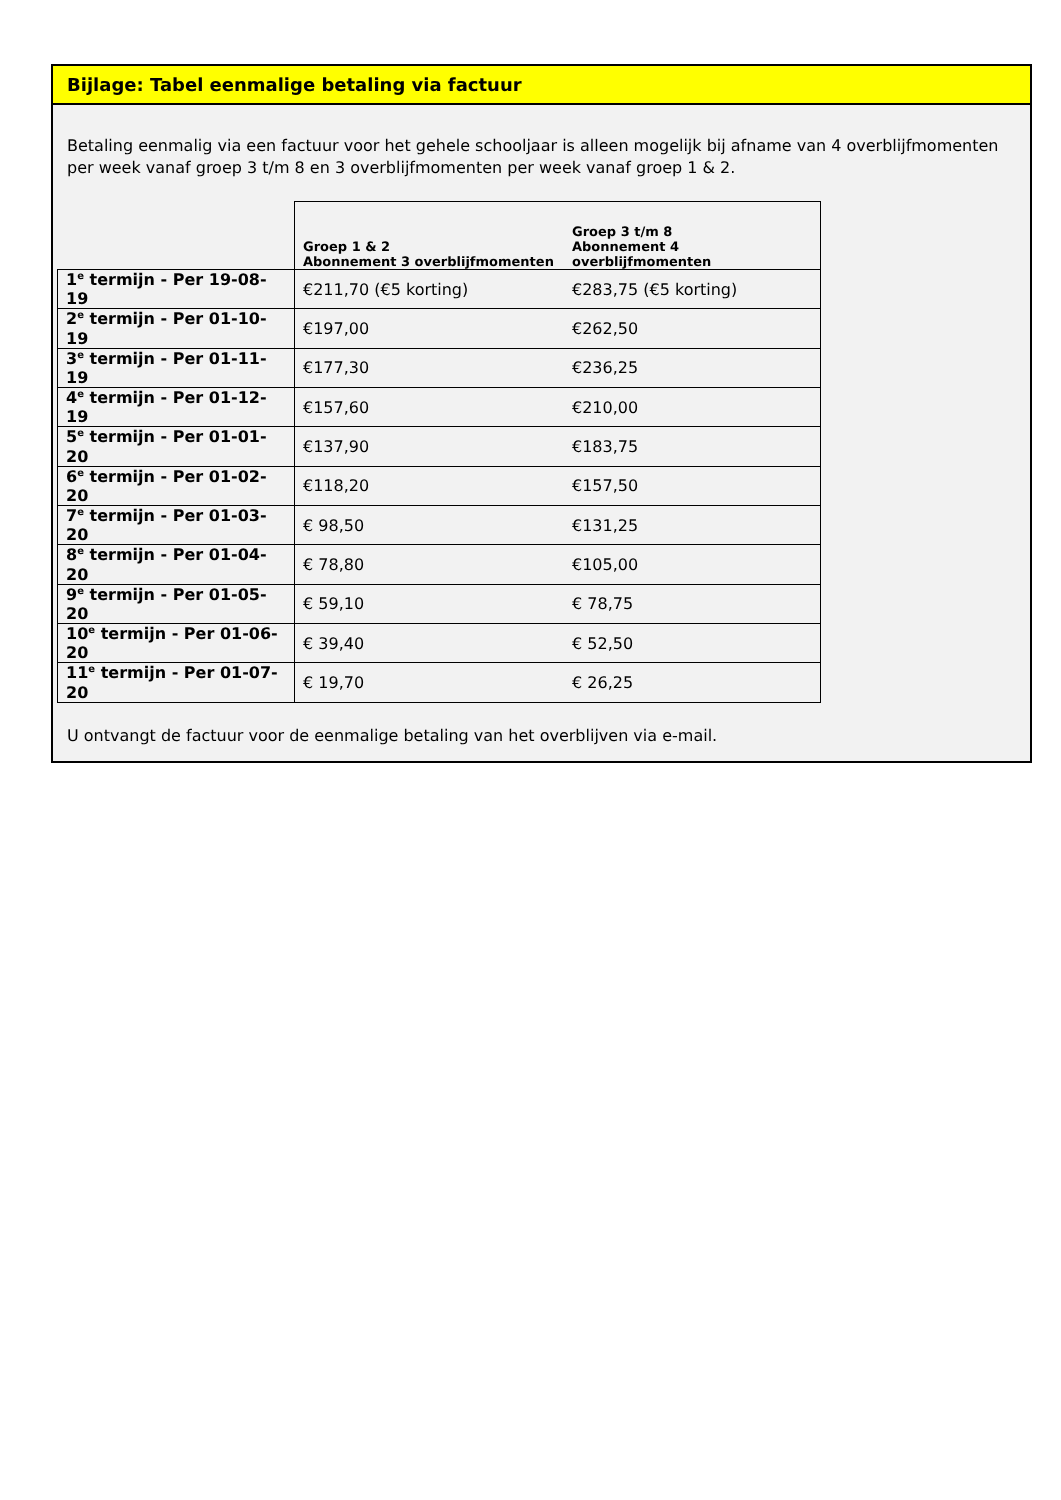Bijlage: Tabel eenmalige betaling via factuur
Betaling eenmalig via een factuur voor het gehele schooljaar is alleen mogelijk bij afname van 4 overblijfmomenten per week vanaf groep 3 t/m 8 en 3 overblijfmomenten per week vanaf groep 1 & 2.
| | Groep 1 & 2 Abonnement 3 overblijfmomenten | Groep 3 t/m 8 Abonnement 4 overblijfmomenten |
| --- | --- | --- |
| 1<sup>e</sup> termijn - Per 19-08-19 | €211,70 (€5 korting) | €283,75 (€5 korting) |
| 2<sup>e</sup> termijn - Per 01-10-19 | €197,00 | €262,50 |
| 3<sup>e</sup> termijn - Per 01-11-19 | €177,30 | €236,25 |
| 4<sup>e</sup> termijn - Per 01-12-19 | €157,60 | €210,00 |
| 5<sup>e</sup> termijn - Per 01-01-20 | €137,90 | €183,75 |
| 6<sup>e</sup> termijn - Per 01-02-20 | €118,20 | €157,50 |
| 7<sup>e</sup> termijn - Per 01-03-20 | € 98,50 | €131,25 |
| 8<sup>e</sup> termijn - Per 01-04-20 | € 78,80 | €105,00 |
| 9<sup>e</sup> termijn - Per 01-05-20 | € 59,10 | € 78,75 |
| 10<sup>e</sup> termijn - Per 01-06-20 | € 39,40 | € 52,50 |
| 11<sup>e</sup> termijn - Per 01-07-20 | € 19,70 | € 26,25 |
U ontvangt de factuur voor de eenmalige betaling van het overblijven via e-mail.